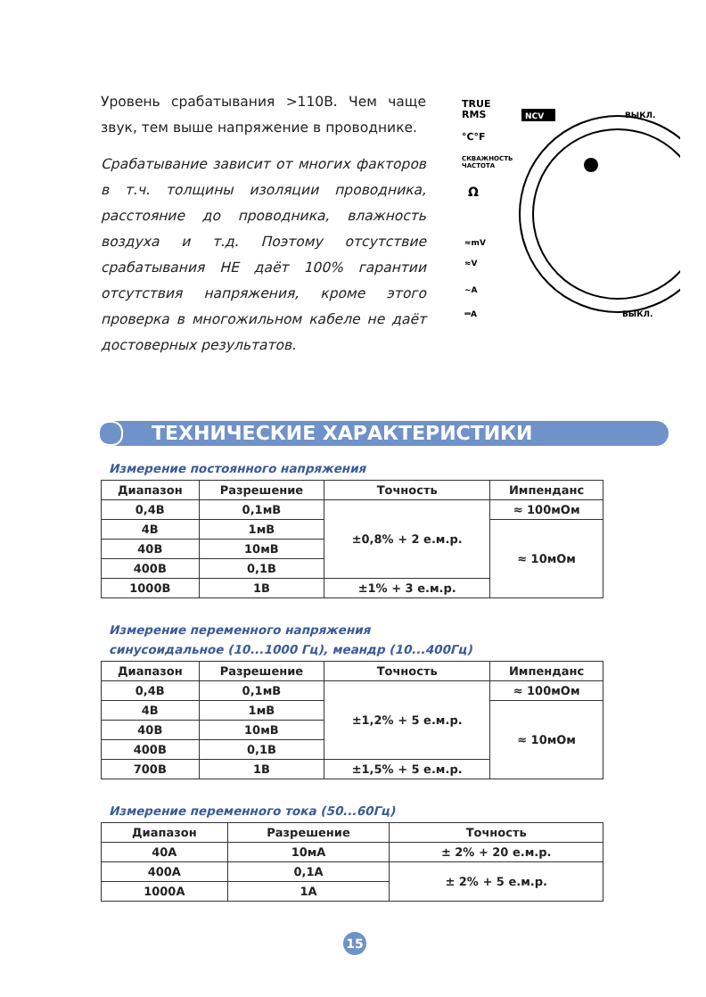Уровень срабатывания >110В. Чем чаще звук, тем выше напряжение в проводнике.
Срабатывание зависит от многих факторов в т.ч. толщины изоляции проводника, расстояние до проводника, влажность воздуха и т.д. Поэтому отсутствие срабатывания НЕ даёт 100% гарантии отсутствия напряжения, кроме этого проверка в многожильном кабеле не даёт достоверных результатов.
TRUE
RMS
NCV
ВЫКЛ.
°C°F
СКВАЖНОСТЬ
ЧАСТОТА
Ω
≈mV
≈V
~A
⎓A
ВЫКЛ.
ТЕХНИЧЕСКИЕ ХАРАКТЕРИСТИКИ
Измерение постоянного напряжения
| Диапазон | Разрешение | Точность | Импенданс |
| --- | --- | --- | --- |
| 0,4В | 0,1мВ | ±0,8% + 2 е.м.р. | ≈ 100мОм |
| 4В | 1мВ | | ≈ 10мОм |
| 40В | 10мВ | | |
| 400В | 0,1В | | |
| 1000В | 1В | ±1% + 3 е.м.р. | |
Измерение переменного напряжения
синусоидальное (10...1000 Гц), меандр (10...400Гц)
| Диапазон | Разрешение | Точность | Импенданс |
| --- | --- | --- | --- |
| 0,4В | 0,1мВ | ±1,2% + 5 е.м.р. | ≈ 100мОм |
| 4В | 1мВ | | ≈ 10мОм |
| 40В | 10мВ | | |
| 400В | 0,1В | | |
| 700В | 1В | ±1,5% + 5 е.м.р. | |
Измерение переменного тока (50...60Гц)
| Диапазон | Разрешение | Точность |
| --- | --- | --- |
| 40А | 10мА | ± 2% + 20 е.м.р. |
| 400А | 0,1А | ± 2% + 5 е.м.р. |
| 1000А | 1А | |
15